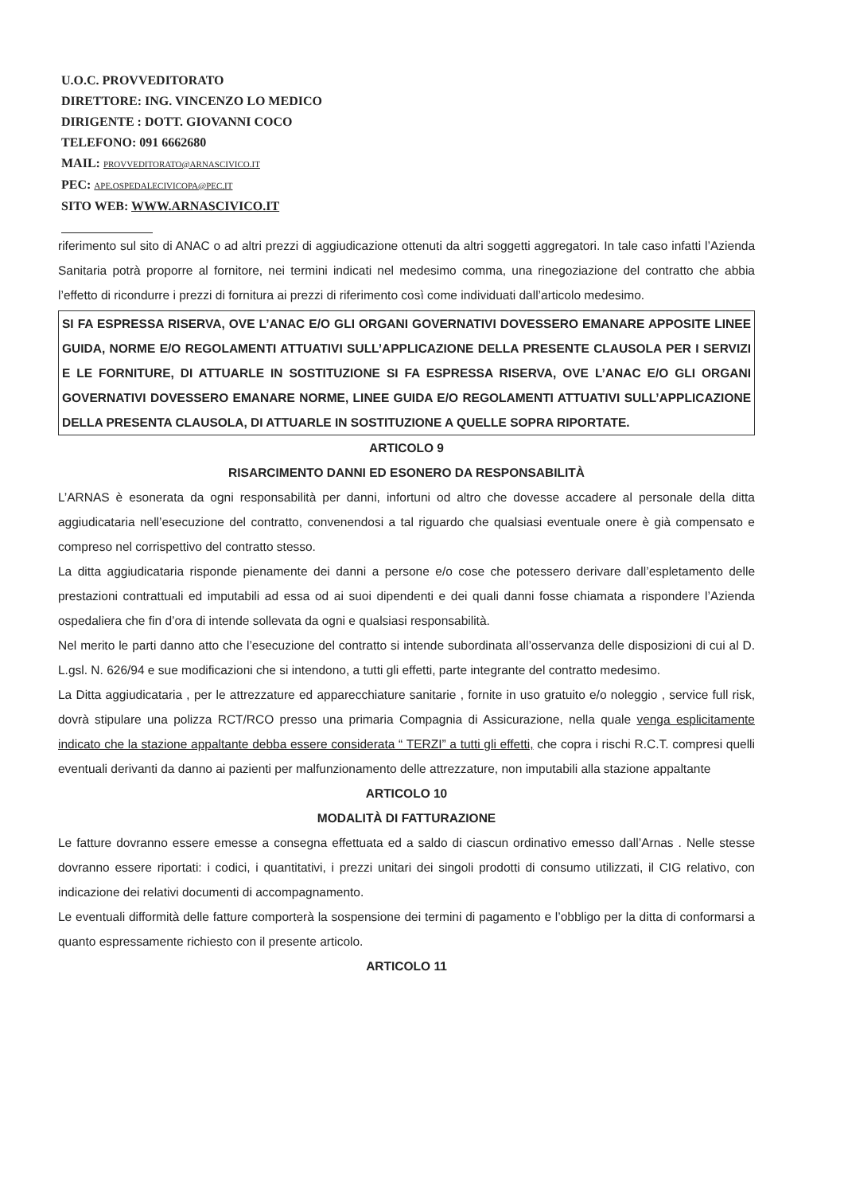U.O.C. PROVVEDITORATO
DIRETTORE: ING. VINCENZO LO MEDICO
DIRIGENTE : DOTT. GIOVANNI COCO
TELEFONO: 091 6662680
MAIL: PROVVEDITORATO@ARNASCIVICO.IT
PEC: APE.OSPEDALECIVICOPA@PEC.IT
SITO WEB: WWW.ARNASCIVICO.IT
riferimento sul sito di ANAC o ad altri prezzi di aggiudicazione ottenuti da altri soggetti aggregatori. In tale caso infatti l’Azienda Sanitaria potrà proporre al fornitore, nei termini indicati nel medesimo comma, una rinegoziazione del contratto che abbia l’effetto di ricondurre i prezzi di fornitura ai prezzi di riferimento così come individuati dall’articolo medesimo.
SI FA ESPRESSA RISERVA, OVE L’ANAC E/O GLI ORGANI GOVERNATIVI DOVESSERO EMANARE APPOSITE LINEE GUIDA, NORME E/O REGOLAMENTI ATTUATIVI SULL’APPLICAZIONE DELLA PRESENTE CLAUSOLA PER I SERVIZI E LE FORNITURE, DI ATTUARLE IN SOSTITUZIONE SI FA ESPRESSA RISERVA, OVE L’ANAC E/O GLI ORGANI GOVERNATIVI DOVESSERO EMANARE NORME, LINEE GUIDA E/O REGOLAMENTI ATTUATIVI SULL’APPLICAZIONE DELLA PRESENTA CLAUSOLA, DI ATTUARLE IN SOSTITUZIONE A QUELLE SOPRA RIPORTATE.
ARTICOLO 9
RISARCIMENTO DANNI ED ESONERO DA RESPONSABILITÀ
L’ARNAS è esonerata da ogni responsabilità per danni, infortuni od altro che dovesse accadere al personale della ditta aggiudicataria nell’esecuzione del contratto, convenendosi a tal riguardo che qualsiasi eventuale onere è già compensato e compreso nel corrispettivo del contratto stesso.
La ditta aggiudicataria risponde pienamente dei danni a persone e/o cose che potessero derivare dall’espletamento delle prestazioni contrattuali ed imputabili ad essa od ai suoi dipendenti e dei quali danni fosse chiamata a rispondere l’Azienda ospedaliera che fin d’ora di intende sollevata da ogni e qualsiasi responsabilità.
Nel merito le parti danno atto che l’esecuzione del contratto si intende subordinata all’osservanza delle disposizioni di cui al D. L.gsl. N. 626/94 e sue modificazioni che si intendono, a tutti gli effetti, parte integrante del contratto medesimo.
La Ditta aggiudicataria , per le attrezzature ed apparecchiature sanitarie , fornite in uso gratuito e/o noleggio , service full risk, dovrà stipulare una polizza RCT/RCO presso una primaria Compagnia di Assicurazione, nella quale venga esplicitamente indicato che la stazione appaltante debba essere considerata “ TERZI” a tutti gli effetti, che copra i rischi R.C.T. compresi quelli eventuali derivanti da danno ai pazienti per malfunzionamento delle attrezzature, non imputabili alla stazione appaltante
ARTICOLO 10
MODALITÀ DI FATTURAZIONE
Le fatture dovranno essere emesse a consegna effettuata ed a saldo di ciascun ordinativo emesso dall’Arnas . Nelle stesse dovranno essere riportati: i codici, i quantitativi, i prezzi unitari dei singoli prodotti di consumo utilizzati, il CIG relativo, con indicazione dei relativi documenti di accompagnamento.
Le eventuali difformità delle fatture comporterà la sospensione dei termini di pagamento e l’obbligo per la ditta di conformarsi a quanto espressamente richiesto con il presente articolo.
ARTICOLO 11